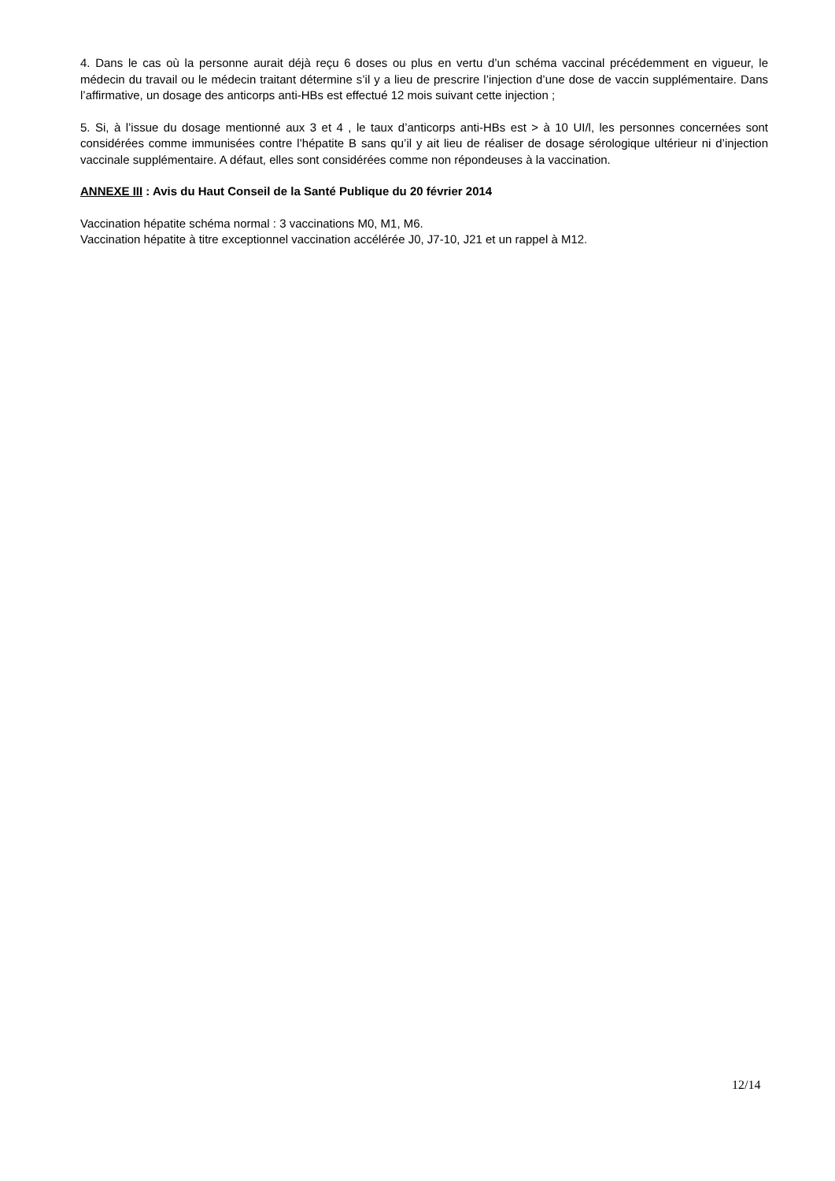4. Dans le cas où la personne aurait déjà reçu 6 doses ou plus en vertu d’un schéma vaccinal précédemment en vigueur, le médecin du travail ou le médecin traitant détermine s’il y a lieu de prescrire l’injection d’une dose de vaccin supplémentaire. Dans l’affirmative, un dosage des anticorps anti-HBs est effectué 12 mois suivant cette injection ;
5. Si, à l’issue du dosage mentionné aux 3 et 4 , le taux d’anticorps anti-HBs est > à 10 UI/l, les personnes concernées sont considérées comme immunisées contre l’hépatite B sans qu’il y ait lieu de réaliser de dosage sérologique ultérieur ni d’injection vaccinale supplémentaire. A défaut, elles sont considérées comme non répondeuses à la vaccination.
ANNEXE III : Avis du Haut Conseil de la Santé Publique du 20 février 2014
Vaccination hépatite schéma normal : 3 vaccinations M0, M1, M6.
Vaccination hépatite à titre exceptionnel vaccination accélérée J0, J7-10, J21 et un rappel à M12.
12/14